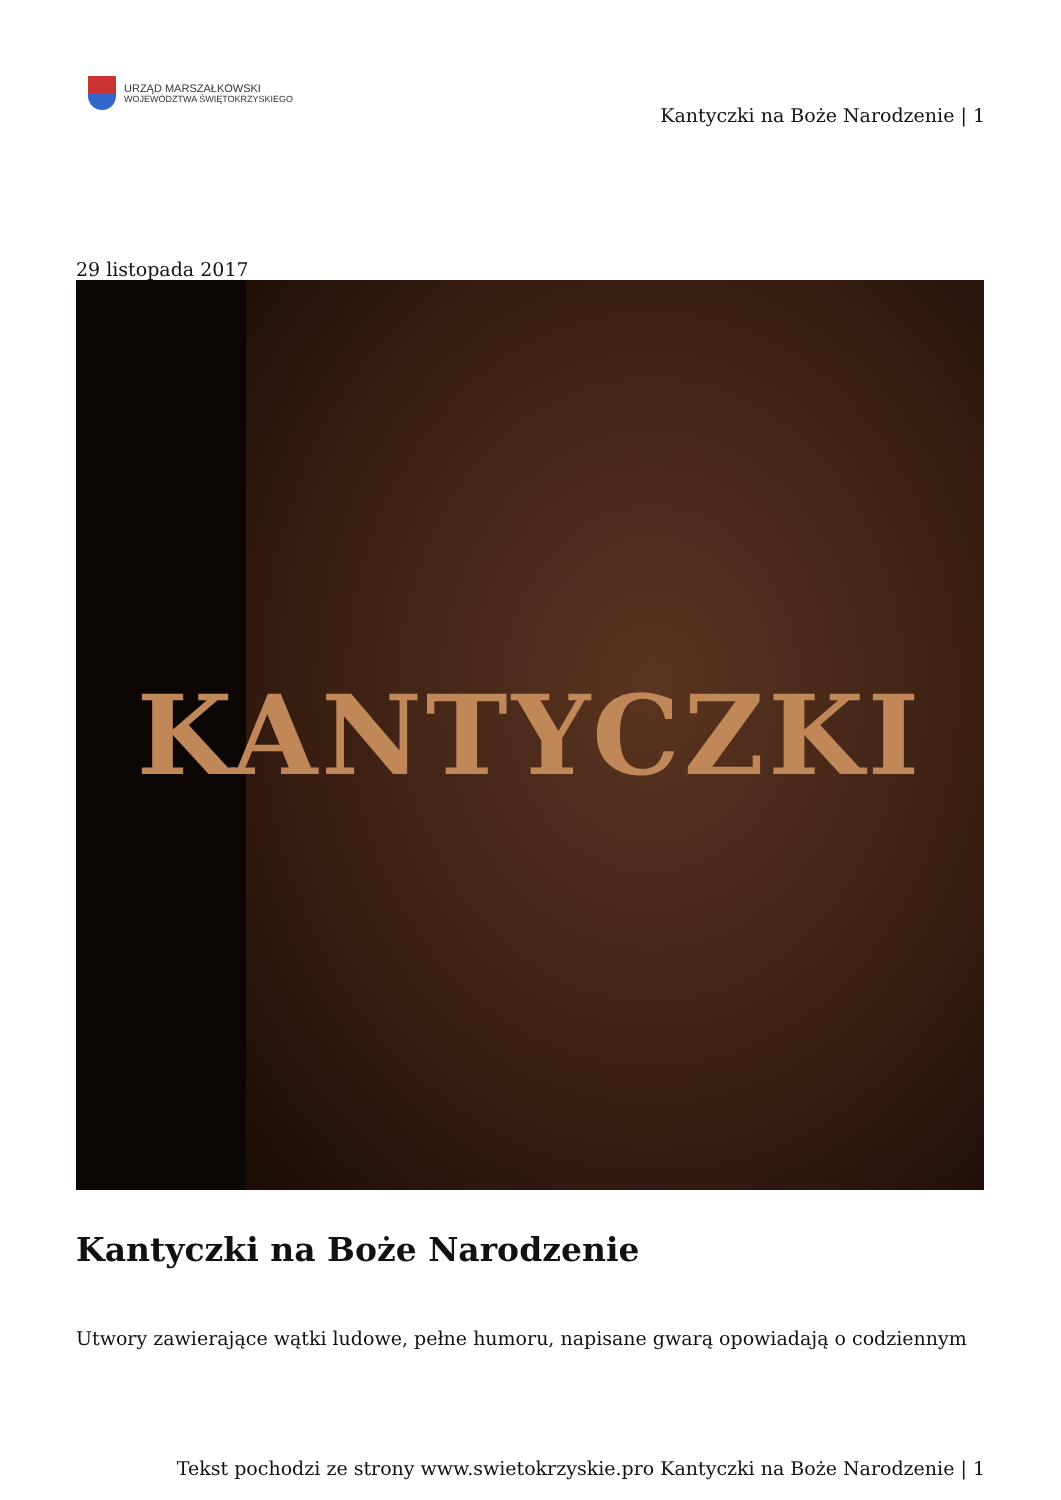URZĄD MARSZAŁKOWSKI
WOJEWÓDZTWA ŚWIĘTOKRZYSKIEGO
Kantyczki na Boże Narodzenie | 1
29 listopada 2017
KANTYCZKI
Kantyczki na Boże Narodzenie
Utwory zawierające wątki ludowe, pełne humoru, napisane gwarą opowiadają o codziennym
Tekst pochodzi ze strony www.swietokrzyskie.pro Kantyczki na Boże Narodzenie | 1